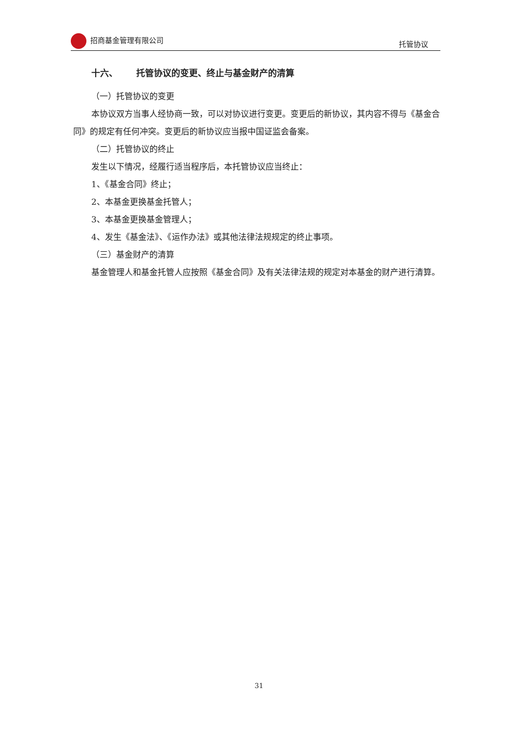招商基金管理有限公司 托管协议
十六、 托管协议的变更、终止与基金财产的清算
（一）托管协议的变更
本协议双方当事人经协商一致，可以对协议进行变更。变更后的新协议，其内容不得与《基金合同》的规定有任何冲突。变更后的新协议应当报中国证监会备案。
（二）托管协议的终止
发生以下情况，经履行适当程序后，本托管协议应当终止：
1、《基金合同》终止；
2、本基金更换基金托管人；
3、本基金更换基金管理人；
4、发生《基金法》、《运作办法》或其他法律法规规定的终止事项。
（三）基金财产的清算
基金管理人和基金托管人应按照《基金合同》及有关法律法规的规定对本基金的财产进行清算。
31